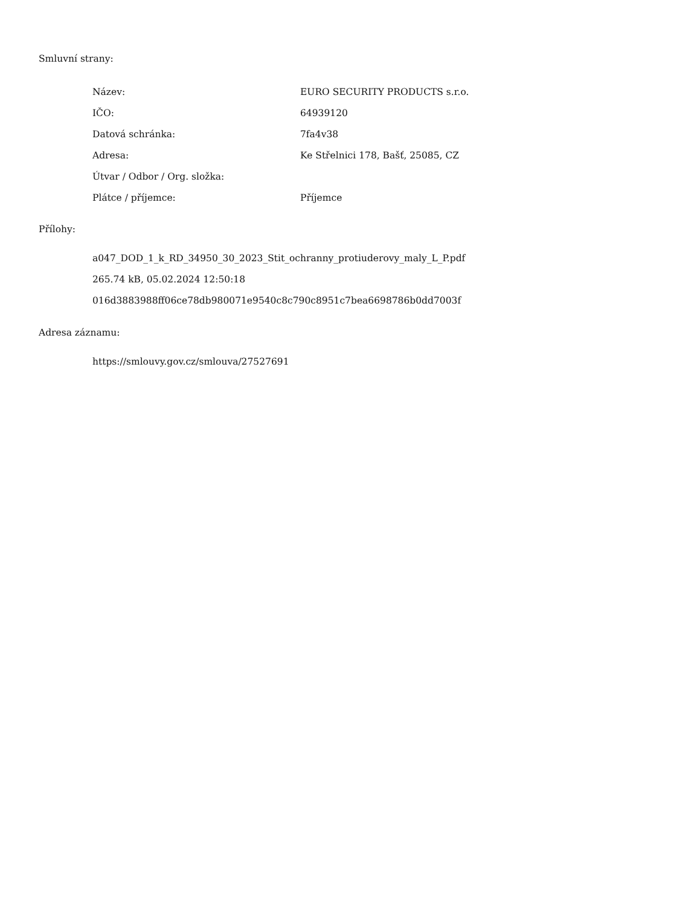Smluvní strany:
| Název: | EURO SECURITY PRODUCTS s.r.o. |
| IČO: | 64939120 |
| Datová schránka: | 7fa4v38 |
| Adresa: | Ke Střelnici 178, Bašť, 25085, CZ |
| Útvar / Odbor / Org. složka: | |
| Plátce / příjemce: | Příjemce |
Přílohy:
a047_DOD_1_k_RD_34950_30_2023_Stit_ochranny_protiuderovy_maly_L_P.pdf
265.74 kB, 05.02.2024 12:50:18
016d3883988ff06ce78db980071e9540c8c790c8951c7bea6698786b0dd7003f
Adresa záznamu:
https://smlouvy.gov.cz/smlouva/27527691